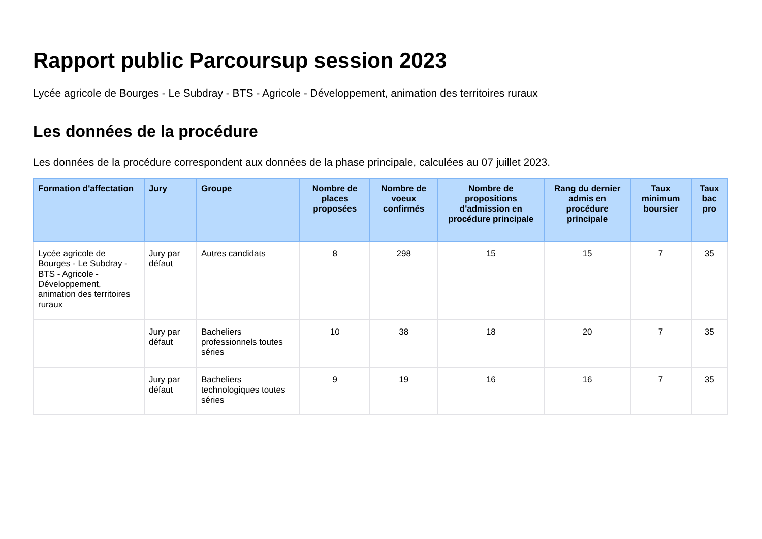Rapport public Parcoursup session 2023
Lycée agricole de Bourges - Le Subdray - BTS - Agricole - Développement, animation des territoires ruraux
Les données de la procédure
Les données de la procédure correspondent aux données de la phase principale, calculées au 07 juillet 2023.
| Formation d'affectation | Jury | Groupe | Nombre de places proposées | Nombre de voeux confirmés | Nombre de propositions d'admission en procédure principale | Rang du dernier admis en procédure principale | Taux minimum boursier | Taux bac pro |
| --- | --- | --- | --- | --- | --- | --- | --- | --- |
| Lycée agricole de Bourges - Le Subdray - BTS - Agricole - Développement, animation des territoires ruraux | Jury par défaut | Autres candidats | 8 | 298 | 15 | 15 | 7 | 35 |
| | Jury par défaut | Bacheliers professionnels toutes séries | 10 | 38 | 18 | 20 | 7 | 35 |
| | Jury par défaut | Bacheliers technologiques toutes séries | 9 | 19 | 16 | 16 | 7 | 35 |